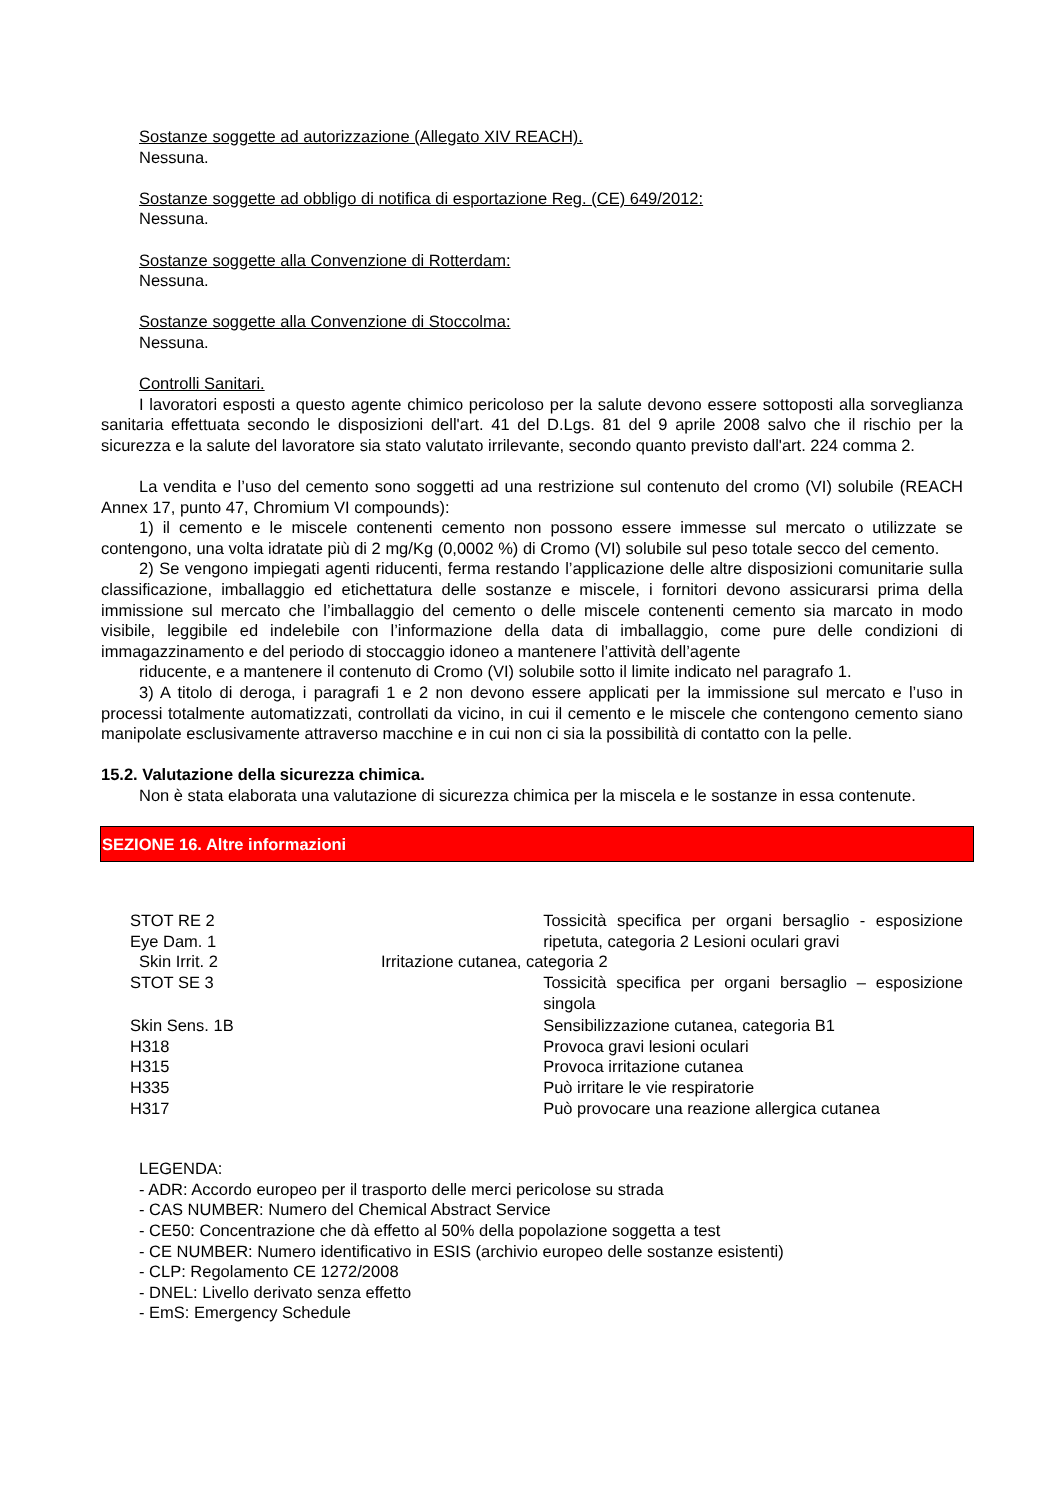Sostanze soggette ad autorizzazione (Allegato XIV REACH).
Nessuna.
Sostanze soggette ad obbligo di notifica di esportazione Reg. (CE) 649/2012:
Nessuna.
Sostanze soggette alla Convenzione di Rotterdam:
Nessuna.
Sostanze soggette alla Convenzione di Stoccolma:
Nessuna.
Controlli Sanitari.
I lavoratori esposti a questo agente chimico pericoloso per la salute devono essere sottoposti alla sorveglianza sanitaria effettuata secondo le disposizioni dell'art. 41 del D.Lgs. 81 del 9 aprile 2008 salvo che il rischio per la sicurezza e la salute del lavoratore sia stato valutato irrilevante, secondo quanto previsto dall'art. 224 comma 2.
La vendita e l’uso del cemento sono soggetti ad una restrizione sul contenuto del cromo (VI) solubile (REACH Annex 17, punto 47, Chromium VI compounds):
1) il cemento e le miscele contenenti cemento non possono essere immesse sul mercato o utilizzate se contengono, una volta idratate più di 2 mg/Kg (0,0002 %) di Cromo (VI) solubile sul peso totale secco del cemento.
2) Se vengono impiegati agenti riducenti, ferma restando l’applicazione delle altre disposizioni comunitarie sulla classificazione, imballaggio ed etichettatura delle sostanze e miscele, i fornitori devono assicurarsi prima della immissione sul mercato che l’imballaggio del cemento o delle miscele contenenti cemento sia marcato in modo visibile, leggibile ed indelebile con l’informazione della data di imballaggio, come pure delle condizioni di immagazzinamento e del periodo di stoccaggio idoneo a mantenere l’attività dell’agente
riducente, e a mantenere il contenuto di Cromo (VI) solubile sotto il limite indicato nel paragrafo 1.
3) A titolo di deroga, i paragrafi 1 e 2 non devono essere applicati per la immissione sul mercato e l’uso in processi totalmente automatizzati, controllati da vicino, in cui il cemento e le miscele che contengono cemento siano manipolate esclusivamente attraverso macchine e in cui non ci sia la possibilità di contatto con la pelle.
15.2. Valutazione della sicurezza chimica.
Non è stata elaborata una valutazione di sicurezza chimica per la miscela e le sostanze in essa contenute.
SEZIONE 16. Altre informazioni
STOT RE 2
Eye Dam. 1
Tossicità specifica per organi bersaglio - esposizione ripetuta, categoria 2 Lesioni oculari gravi
Skin Irrit. 2 Irritazione cutanea, categoria 2
STOT SE 3 Tossicità specifica per organi bersaglio – esposizione singola
Skin Sens. 1B Sensibilizzazione cutanea, categoria B1
H318 Provoca gravi lesioni oculari
H315 Provoca irritazione cutanea
H335 Può irritare le vie respiratorie
H317 Può provocare una reazione allergica cutanea
LEGENDA:
- ADR: Accordo europeo per il trasporto delle merci pericolose su strada
- CAS NUMBER: Numero del Chemical Abstract Service
- CE50: Concentrazione che dà effetto al 50% della popolazione soggetta a test
- CE NUMBER: Numero identificativo in ESIS (archivio europeo delle sostanze esistenti)
- CLP: Regolamento CE 1272/2008
- DNEL: Livello derivato senza effetto
- EmS: Emergency Schedule